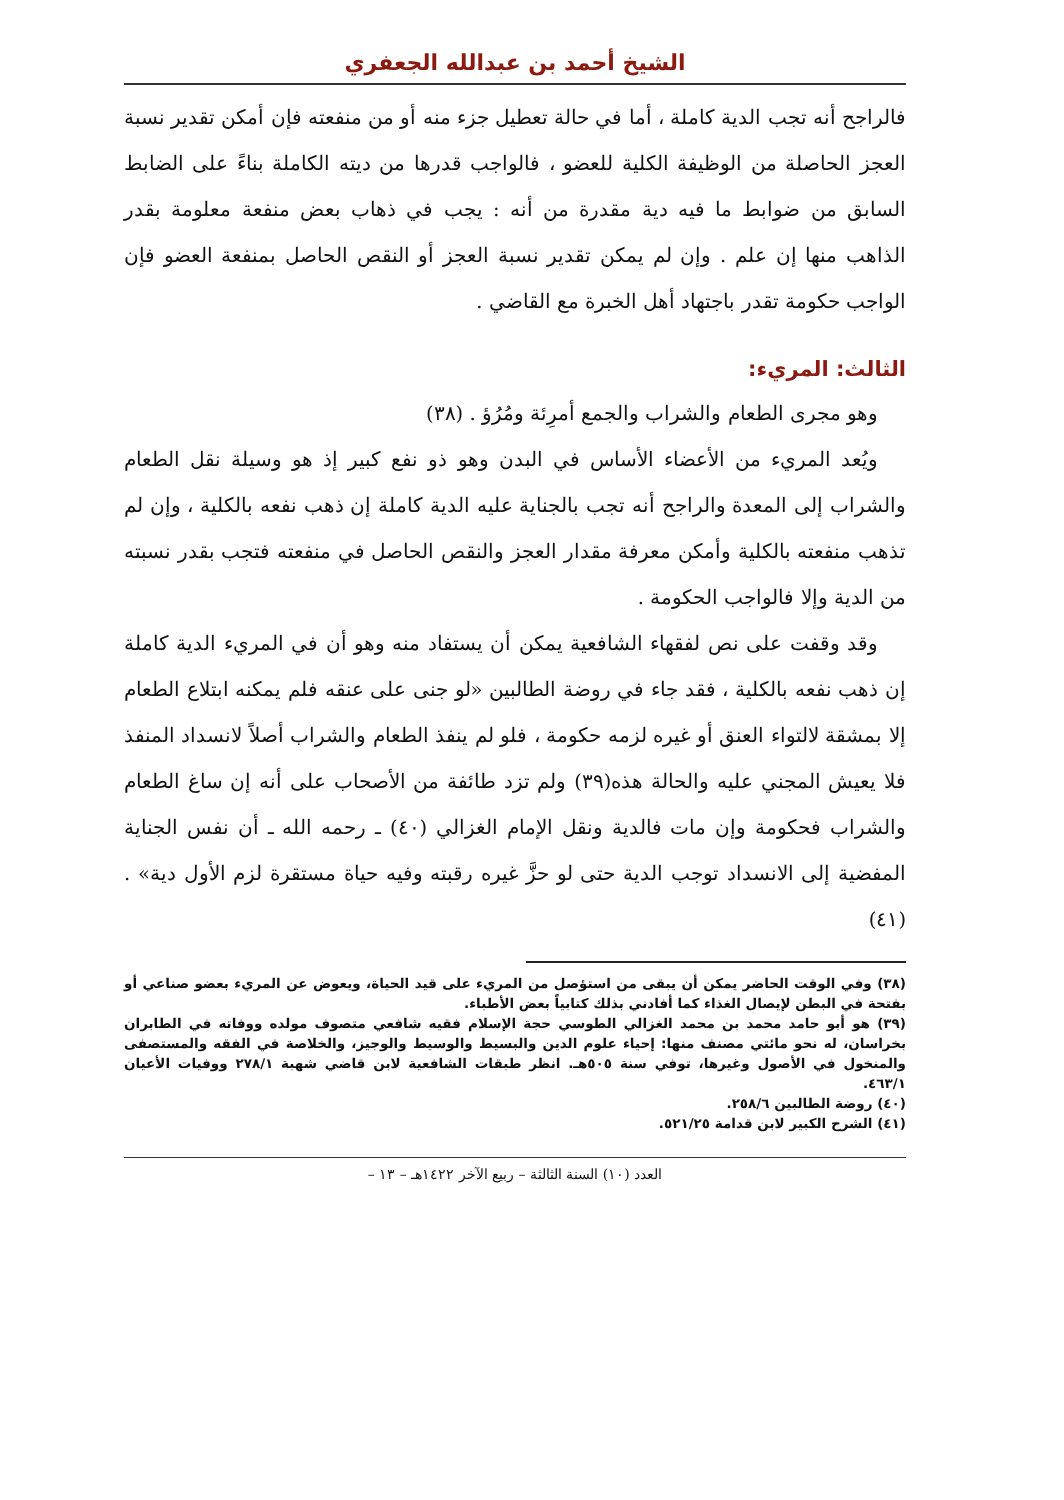الشيخ أحمد بن عبدالله الجعفري
فالراجح أنه تجب الدية كاملة ، أما في حالة تعطيل جزء منه أو من منفعته فإن أمكن تقدير نسبة العجز الحاصلة من الوظيفة الكلية للعضو ، فالواجب قدرها من ديته الكاملة بناءً على الضابط السابق من ضوابط ما فيه دية مقدرة من أنه : يجب في ذهاب بعض منفعة معلومة بقدر الذاهب منها إن علم . وإن لم يمكن تقدير نسبة العجز أو النقص الحاصل بمنفعة العضو فإن الواجب حكومة تقدر باجتهاد أهل الخبرة مع القاضي .
الثالث: المريء:
وهو مجرى الطعام والشراب والجمع أمرِئة ومُرُؤ . (٣٨)
ويُعد المريء من الأعضاء الأساس في البدن وهو ذو نفع كبير إذ هو وسيلة نقل الطعام والشراب إلى المعدة والراجح أنه تجب بالجناية عليه الدية كاملة إن ذهب نفعه بالكلية ، وإن لم تذهب منفعته بالكلية وأمكن معرفة مقدار العجز والنقص الحاصل في منفعته فتجب بقدر نسبته من الدية وإلا فالواجب الحكومة .
وقد وقفت على نص لفقهاء الشافعية يمكن أن يستفاد منه وهو أن في المريء الدية كاملة إن ذهب نفعه بالكلية ، فقد جاء في روضة الطالبين «لو جنى على عنقه فلم يمكنه ابتلاع الطعام إلا بمشقة لالتواء العنق أو غيره لزمه حكومة ، فلو لم ينفذ الطعام والشراب أصلاً لانسداد المنفذ فلا يعيش المجني عليه والحالة هذه(٣٩) ولم تزد طائفة من الأصحاب على أنه إن ساغ الطعام والشراب فحكومة وإن مات فالدية ونقل الإمام الغزالي (٤٠) ـ رحمه الله ـ أن نفس الجناية المفضية إلى الانسداد توجب الدية حتى لو حزَّ غيره رقبته وفيه حياة مستقرة لزم الأول دية» . (٤١)
(٣٨) وفي الوقت الحاضر يمكن أن يبقى من استؤصل من المريء على قيد الحياة، ويعوض عن المريء بعضو صناعي أو بفتحة في البطن لإيصال الغذاء كما أفادني بذلك كتابياً بعض الأطباء.
(٣٩) هو أبو حامد محمد بن محمد الغزالي الطوسي حجة الإسلام فقيه شافعي متصوف مولده ووفاته في الطابران بخراسان، له نحو مائتي مصنف منها: إحياء علوم الدين والبسيط والوسيط والوجيز، والخلاصة في الفقه والمستصفى والمنخول في الأصول وغيرها، توفي سنة ٥٠٥هـ. انظر طبقات الشافعية لابن قاضي شهبة ٢٧٨/١ ووفيات الأعيان ٤٦٣/١.
(٤٠) روضة الطالبين ٢٥٨/٦.
(٤١) الشرح الكبير لابن قدامة ٥٢١/٢٥.
العدد (١٠) السنة الثالثة – ربيع الآخر ١٤٢٢هـ – ١٣ –